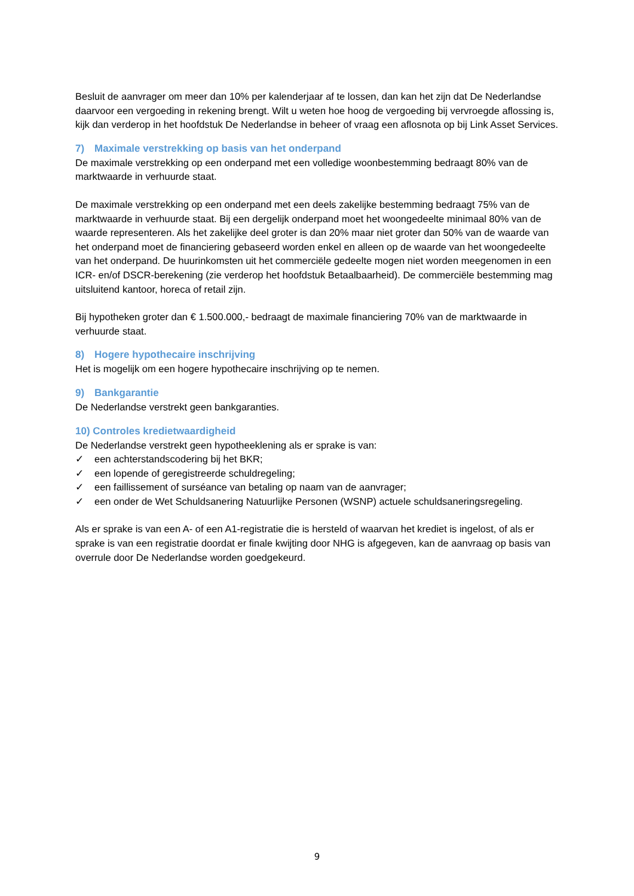Besluit de aanvrager om meer dan 10% per kalenderjaar af te lossen, dan kan het zijn dat De Nederlandse daarvoor een vergoeding in rekening brengt. Wilt u weten hoe hoog de vergoeding bij vervroegde aflossing is, kijk dan verderop in het hoofdstuk De Nederlandse in beheer of vraag een aflosnota op bij Link Asset Services.
7) Maximale verstrekking op basis van het onderpand
De maximale verstrekking op een onderpand met een volledige woonbestemming bedraagt 80% van de marktwaarde in verhuurde staat.
De maximale verstrekking op een onderpand met een deels zakelijke bestemming bedraagt 75% van de marktwaarde in verhuurde staat. Bij een dergelijk onderpand moet het woongedeelte minimaal 80% van de waarde representeren. Als het zakelijke deel groter is dan 20% maar niet groter dan 50% van de waarde van het onderpand moet de financiering gebaseerd worden enkel en alleen op de waarde van het woongedeelte van het onderpand. De huurinkomsten uit het commerciële gedeelte mogen niet worden meegenomen in een ICR- en/of DSCR-berekening (zie verderop het hoofdstuk Betaalbaarheid). De commerciële bestemming mag uitsluitend kantoor, horeca of retail zijn.
Bij hypotheken groter dan € 1.500.000,- bedraagt de maximale financiering 70% van de marktwaarde in verhuurde staat.
8) Hogere hypothecaire inschrijving
Het is mogelijk om een hogere hypothecaire inschrijving op te nemen.
9) Bankgarantie
De Nederlandse verstrekt geen bankgaranties.
10) Controles kredietwaardigheid
De Nederlandse verstrekt geen hypotheeklening als er sprake is van:
✓ een achterstandscodering bij het BKR;
✓ een lopende of geregistreerde schuldregeling;
✓ een faillissement of surséance van betaling op naam van de aanvrager;
✓ een onder de Wet Schuldsanering Natuurlijke Personen (WSNP) actuele schuldsaneringsregeling.
Als er sprake is van een A- of een A1-registratie die is hersteld of waarvan het krediet is ingelost, of als er sprake is van een registratie doordat er finale kwijting door NHG is afgegeven, kan de aanvraag op basis van overrule door De Nederlandse worden goedgekeurd.
9